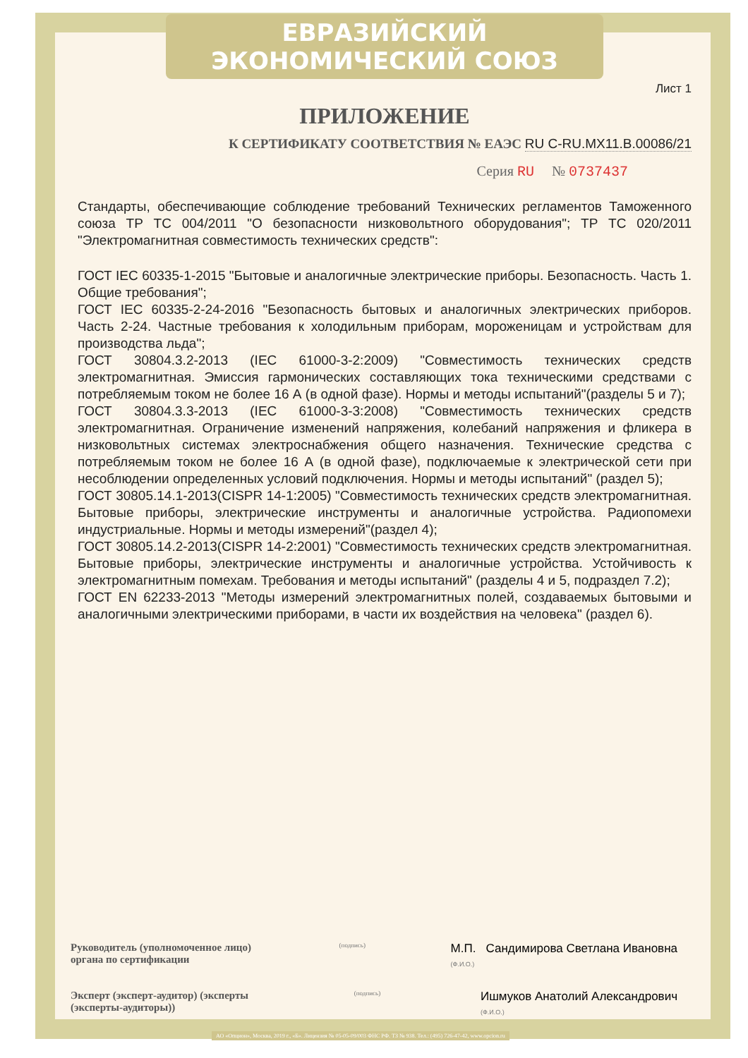ЕВРАЗИЙСКИЙ ЭКОНОМИЧЕСКИЙ СОЮЗ
Лист 1
ПРИЛОЖЕНИЕ
К СЕРТИФИКАТУ СООТВЕТСТВИЯ № ЕАЭС RU C-RU.MX11.B.00086/21
Серия RU № 0737437
Стандарты, обеспечивающие соблюдение требований Технических регламентов Таможенного союза ТР ТС 004/2011 "О безопасности низковольтного оборудования"; ТР ТС 020/2011 "Электромагнитная совместимость технических средств":
ГОСТ IEC 60335-1-2015 "Бытовые и аналогичные электрические приборы. Безопасность. Часть 1. Общие требования";
ГОСТ IEC 60335-2-24-2016 "Безопасность бытовых и аналогичных электрических приборов. Часть 2-24. Частные требования к холодильным приборам, мороженицам и устройствам для производства льда";
ГОСТ 30804.3.2-2013 (IEC 61000-3-2:2009) "Совместимость технических средств электромагнитная. Эмиссия гармонических составляющих тока техническими средствами с потребляемым током не более 16 А (в одной фазе). Нормы и методы испытаний"(разделы 5 и 7);
ГОСТ 30804.3.3-2013 (IEC 61000-3-3:2008) "Совместимость технических средств электромагнитная. Ограничение изменений напряжения, колебаний напряжения и фликера в низковольтных системах электроснабжения общего назначения. Технические средства с потребляемым током не более 16 А (в одной фазе), подключаемые к электрической сети при несоблюдении определенных условий подключения. Нормы и методы испытаний" (раздел 5);
ГОСТ 30805.14.1-2013(CISPR 14-1:2005) "Совместимость технических средств электромагнитная. Бытовые приборы, электрические инструменты и аналогичные устройства. Радиопомехи индустриальные. Нормы и методы измерений"(раздел 4);
ГОСТ 30805.14.2-2013(CISPR 14-2:2001) "Совместимость технических средств электромагнитная. Бытовые приборы, электрические инструменты и аналогичные устройства. Устойчивость к электромагнитным помехам. Требования и методы испытаний" (разделы 4 и 5, подраздел 7.2);
ГОСТ EN 62233-2013 "Методы измерений электромагнитных полей, создаваемых бытовыми и аналогичными электрическими приборами, в части их воздействия на человека" (раздел 6).
Руководитель (уполномоченное лицо) органа по сертификации
(подпись)
М.П. Сандимирова Светлана Ивановна
(Ф.И.О.)
Эксперт (эксперт-аудитор) (эксперты (эксперты-аудиторы))
(подпись)
Ишмуков Анатолий Александрович
(Ф.И.О.)
АО «Опцион», Москва, 2019 г., «Б». Лицензия № 05-05-09/003 ФНС РФ. ТЗ № 938. Тел.: (495) 726-47-42, www.opcion.ru